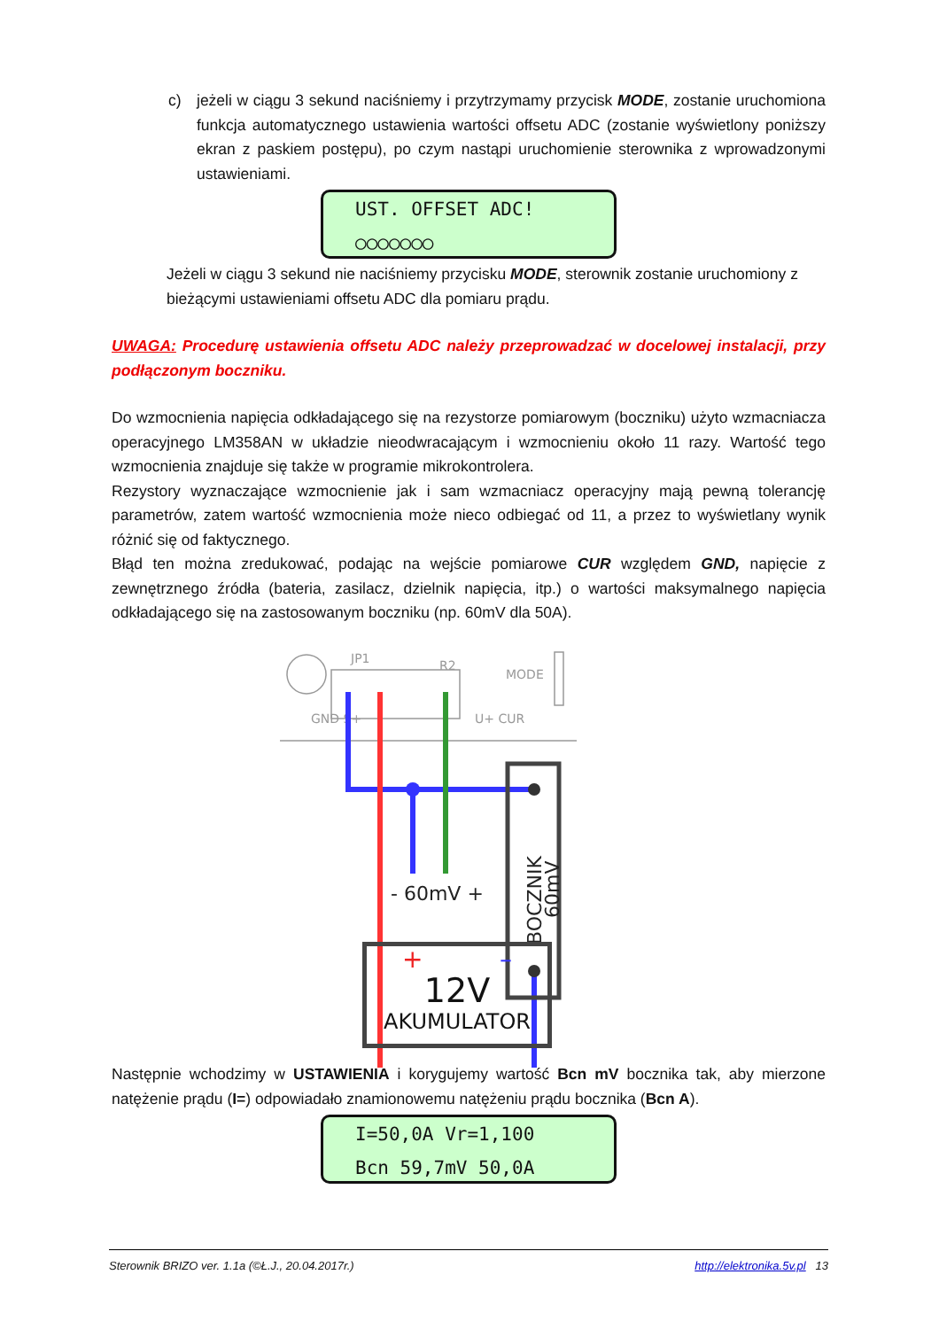c) jeżeli w ciągu 3 sekund naciśniemy i przytrzymamy przycisk MODE, zostanie uruchomiona funkcja automatycznego ustawienia wartości offsetu ADC (zostanie wyświetlony poniższy ekran z paskiem postępu), po czym nastąpi uruchomienie sterownika z wprowadzonymi ustawieniami.
UST. OFFSET ADC!
○○○○○○○
Jeżeli w ciągu 3 sekund nie naciśniemy przycisku MODE, sterownik zostanie uruchomiony z bieżącymi ustawieniami offsetu ADC dla pomiaru prądu.
UWAGA: Procedurę ustawienia offsetu ADC należy przeprowadzać w docelowej instalacji, przy podłączonym boczniku.
Do wzmocnienia napięcia odkładającego się na rezystorze pomiarowym (boczniku) użyto wzmacniacza operacyjnego LM358AN w układzie nieodwracającym i wzmocnieniu około 11 razy. Wartość tego wzmocnienia znajduje się także w programie mikrokontrolera.
Rezystory wyznaczające wzmocnienie jak i sam wzmacniacz operacyjny mają pewną tolerancję parametrów, zatem wartość wzmocnienia może nieco odbiegać od 11, a przez to wyświetlany wynik różnić się od faktycznego.
Błąd ten można zredukować, podając na wejście pomiarowe CUR względem GND, napięcie z zewnętrznego źródła (bateria, zasilacz, dzielnik napięcia, itp.) o wartości maksymalnego napięcia odkładającego się na zastosowanym boczniku (np. 60mV dla 50A).
JP1
R2
MODE
GND S+
U+ CUR
BOCZNIK
60mV
- 60mV +
+ –
12V
AKUMULATOR
Następnie wchodzimy w USTAWIENIA i korygujemy wartość Bcn mV bocznika tak, aby mierzone natężenie prądu (I=) odpowiadało znamionowemu natężeniu prądu bocznika (Bcn A).
I=50,0A Vr=1,100
Bcn 59,7mV 50,0A
Sterownik BRIZO ver. 1.1a (©Ł.J., 20.04.2017r.) http://elektronika.5v.pl 13